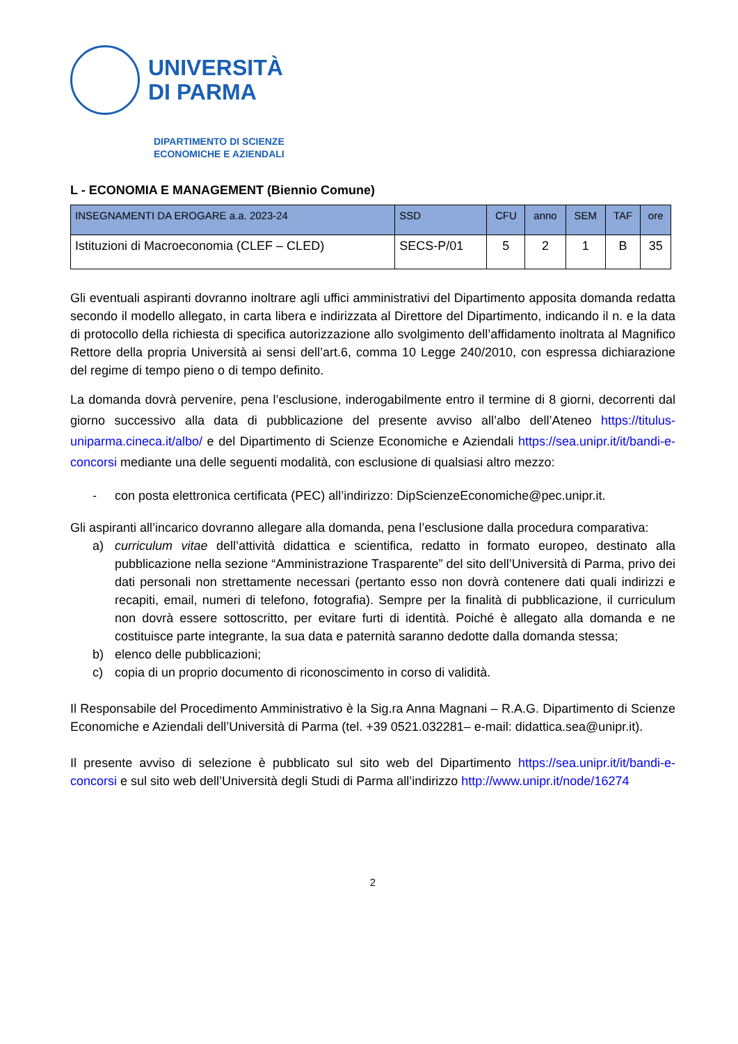UNIVERSITÀ
DI PARMA
DIPARTIMENTO DI SCIENZE
ECONOMICHE E AZIENDALI
L - ECONOMIA E MANAGEMENT (Biennio Comune)
| INSEGNAMENTI DA EROGARE a.a. 2023-24 | SSD | CFU | anno | SEM | TAF | ore |
| --- | --- | --- | --- | --- | --- | --- |
| Istituzioni di Macroeconomia (CLEF – CLED) | SECS-P/01 | 5 | 2 | 1 | B | 35 |
Gli eventuali aspiranti dovranno inoltrare agli uffici amministrativi del Dipartimento apposita domanda redatta secondo il modello allegato, in carta libera e indirizzata al Direttore del Dipartimento, indicando il n. e la data di protocollo della richiesta di specifica autorizzazione allo svolgimento dell’affidamento inoltrata al Magnifico Rettore della propria Università ai sensi dell’art.6, comma 10 Legge 240/2010, con espressa dichiarazione del regime di tempo pieno o di tempo definito.
La domanda dovrà pervenire, pena l’esclusione, inderogabilmente entro il termine di 8 giorni, decorrenti dal giorno successivo alla data di pubblicazione del presente avviso all’albo dell’Ateneo https://titulus-uniparma.cineca.it/albo/ e del Dipartimento di Scienze Economiche e Aziendali https://sea.unipr.it/it/bandi-e-concorsi mediante una delle seguenti modalità, con esclusione di qualsiasi altro mezzo:
- con posta elettronica certificata (PEC) all’indirizzo: DipScienzeEconomiche@pec.unipr.it.
Gli aspiranti all’incarico dovranno allegare alla domanda, pena l’esclusione dalla procedura comparativa:
a) curriculum vitae dell’attività didattica e scientifica, redatto in formato europeo, destinato alla pubblicazione nella sezione “Amministrazione Trasparente” del sito dell’Università di Parma, privo dei dati personali non strettamente necessari (pertanto esso non dovrà contenere dati quali indirizzi e recapiti, email, numeri di telefono, fotografia). Sempre per la finalità di pubblicazione, il curriculum non dovrà essere sottoscritto, per evitare furti di identità. Poiché è allegato alla domanda e ne costituisce parte integrante, la sua data e paternità saranno dedotte dalla domanda stessa;
b) elenco delle pubblicazioni;
c) copia di un proprio documento di riconoscimento in corso di validità.
Il Responsabile del Procedimento Amministrativo è la Sig.ra Anna Magnani – R.A.G. Dipartimento di Scienze Economiche e Aziendali dell’Università di Parma (tel. +39 0521.032281– e-mail: didattica.sea@unipr.it).
Il presente avviso di selezione è pubblicato sul sito web del Dipartimento https://sea.unipr.it/it/bandi-e-concorsi e sul sito web dell’Università degli Studi di Parma all’indirizzo http://www.unipr.it/node/16274
2